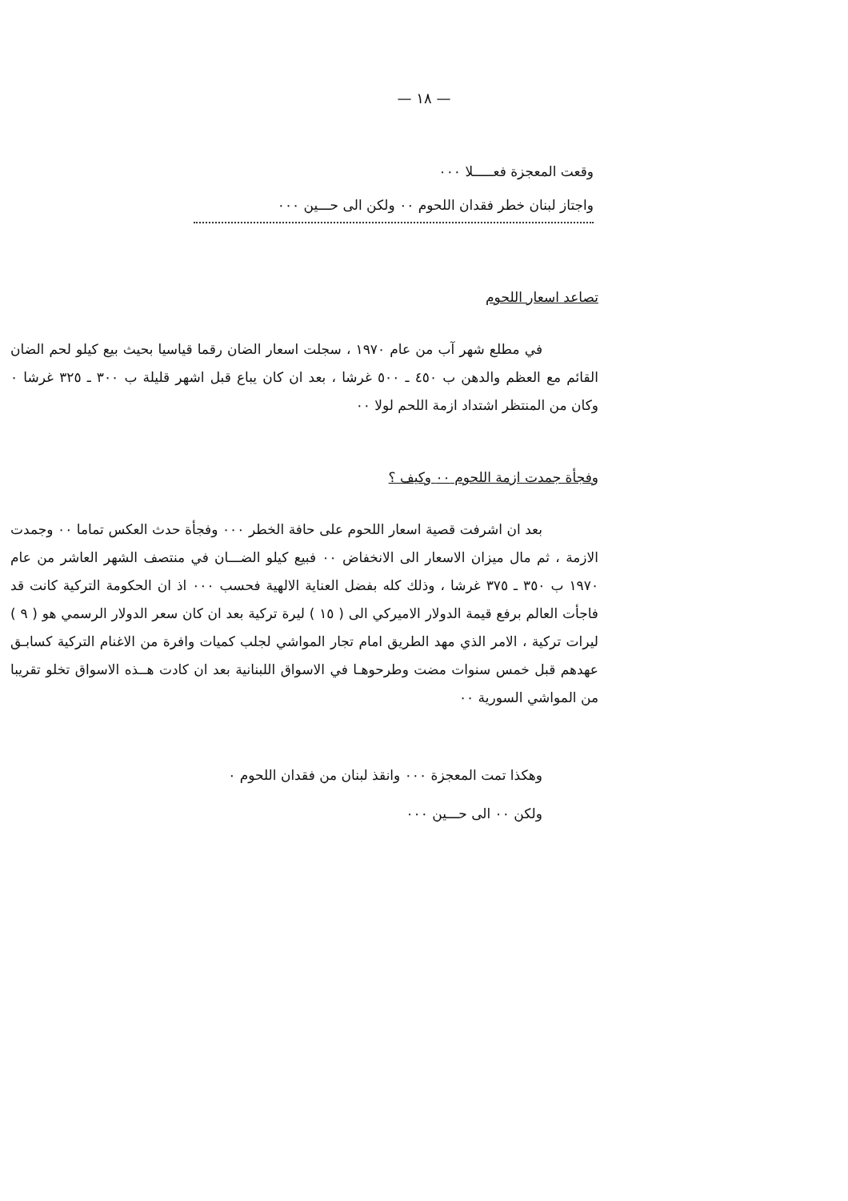— ١٨ —
وقعت المعجزة فعـــــلا ٠٠٠
واجتاز لبنان خطر فقدان اللحوم ٠٠ ولكن الى حـــين ٠٠٠
تصاعد اسعار اللحوم
في مطلع شهر آب من عام ١٩٧٠ ، سجلت اسعار الضان رقما قياسيا بحيث بيع كيلو لحم الضان القائم مع العظم والدهن ب ٤٥٠ ـ ٥٠٠ غرشا ، بعد ان كان يباع قبل اشهر قليلة ب ٣٠٠ ـ ٣٢٥ غرشا ٠ وكان من المنتظر اشتداد ازمة اللحم لولا ٠٠
وفجأة جمدت ازمة اللحوم ٠٠ وكيف ؟
بعد ان اشرفت قصية اسعار اللحوم على حافة الخطر ٠٠٠ وفجأة حدث العكس تماما ٠٠ وجمدت الازمة ، ثم مال ميزان الاسعار الى الانخفاض ٠٠ فبيع كيلو الضـــان في منتصف الشهر العاشر من عام ١٩٧٠ ب ٣٥٠ ـ ٣٧٥ غرشا ، وذلك كله بفضل العناية الالهية فحسب ٠٠٠ اذ ان الحكومة التركية كانت قد فاجأت العالم برفع قيمة الدولار الاميركي الى ( ١٥ ) ليرة تركية بعد ان كان سعر الدولار الرسمي هو ( ٩ ) ليرات تركية ، الامر الذي مهد الطريق امام تجار المواشي لجلب كميات وافرة من الاغنام التركية كسابـق عهدهم قبل خمس سنوات مضت وطرحوهـا في الاسواق اللبنانية بعد ان كادت هــذه الاسواق تخلو تقريبا من المواشي السورية ٠٠
وهكذا تمت المعجزة ٠٠٠ وانقذ لبنان من فقدان اللحوم ٠
ولكن ٠٠ الى حـــين ٠٠٠